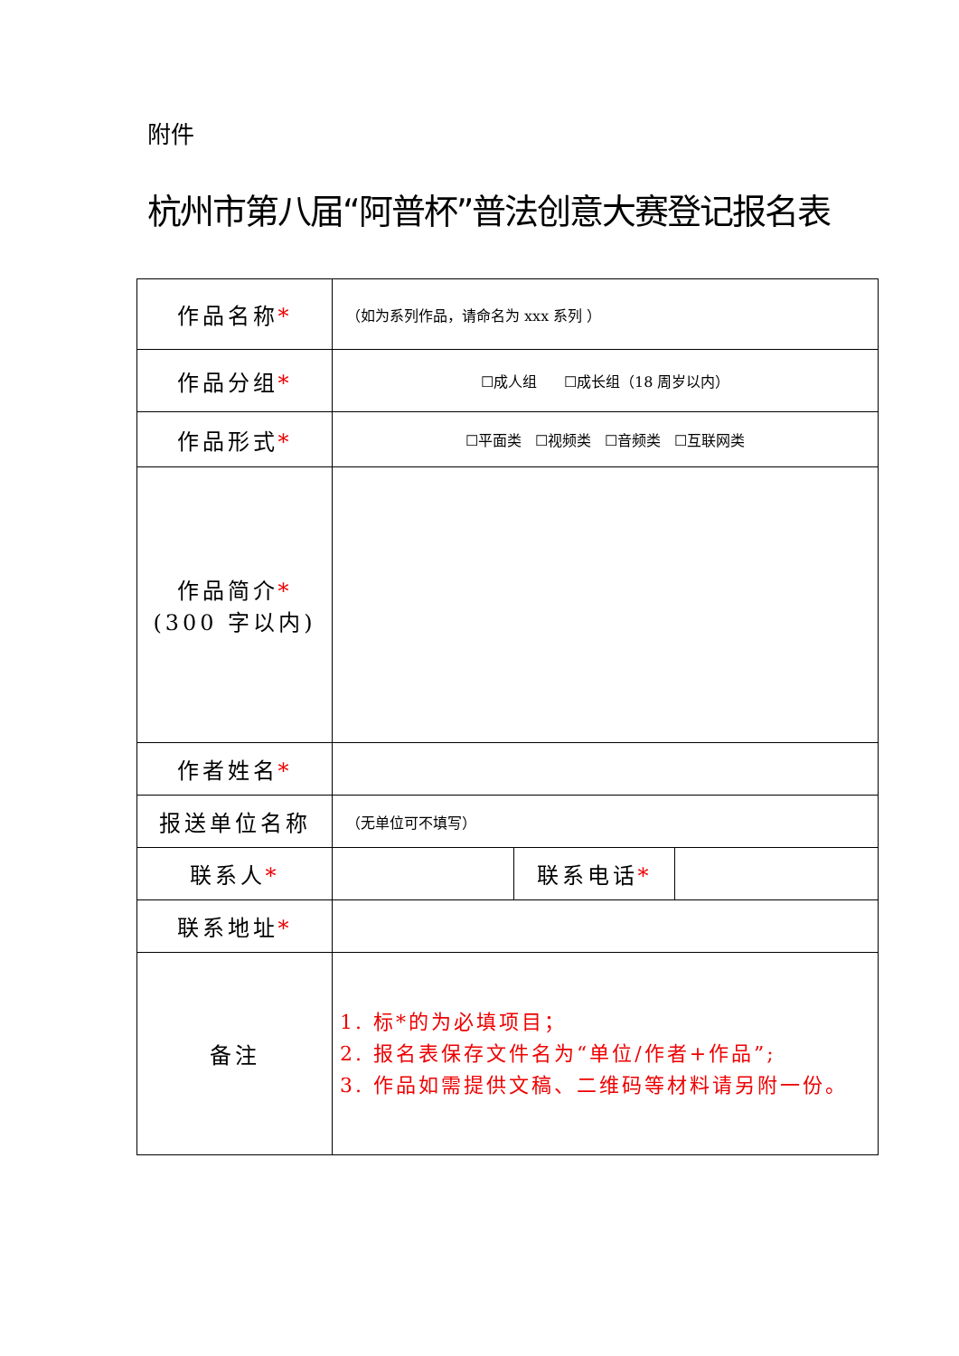附件
杭州市第八届“阿普杯”普法创意大赛登记报名表
| 作品名称 * | （如为系列作品，请命名为 xxx 系列 ） | | |
| 作品分组 * | ☐成人组 ☐成长组（18 周岁以内） | | |
| 作品形式 * | ☐平面类 ☐视频类 ☐音频类 ☐互联网类 | | |
| 作品简介 * (300 字以内) | | | |
| 作者姓名 * | | | |
| 报送单位名称 | （无单位可不填写） | | |
| 联系人 * | | 联系电话 * | |
| 联系地址 * | | | |
| 备注 | 1. 标*的为必填项目； 2. 报名表保存文件名为“单位/作者+作品”; 3. 作品如需提供文稿、二维码等材料请另附一份。 | | |